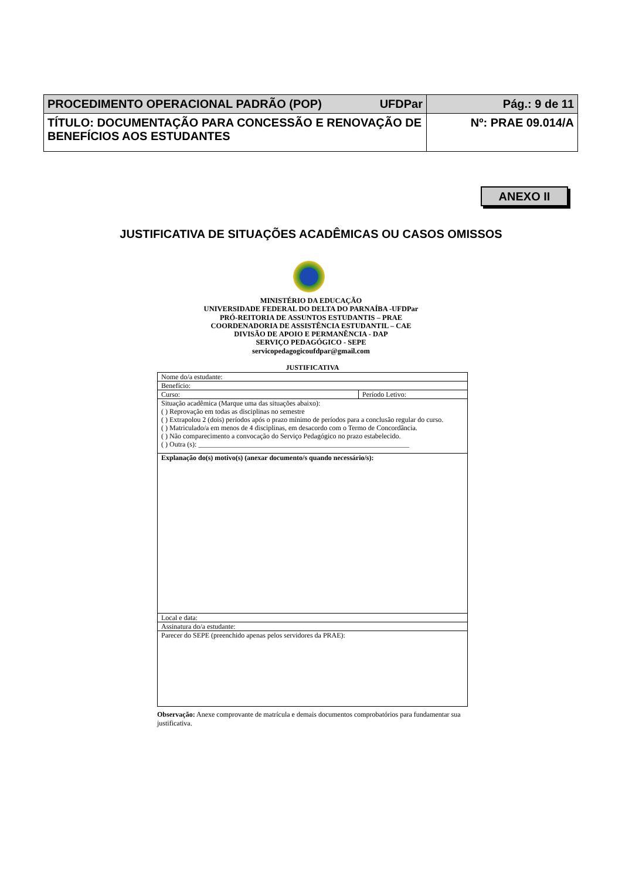| PROCEDIMENTO OPERACIONAL PADRÃO (POP) UFDPar | Pág.: 9 de 11 |
| TÍTULO: DOCUMENTAÇÃO PARA CONCESSÃO E RENOVAÇÃO DE BENEFÍCIOS AOS ESTUDANTES | Nº: PRAE 09.014/A |
ANEXO II
JUSTIFICATIVA DE SITUAÇÕES ACADÊMICAS OU CASOS OMISSOS
MINISTÉRIO DA EDUCAÇÃO
UNIVERSIDADE FEDERAL DO DELTA DO PARNAÍBA -UFDPar
PRÓ-REITORIA DE ASSUNTOS ESTUDANTIS – PRAE
COORDENADORIA DE ASSISTÊNCIA ESTUDANTIL – CAE
DIVISÃO DE APOIO E PERMANÊNCIA - DAP
SERVIÇO PEDAGÓGICO - SEPE
servicopedagogicoufdpar@gmail.com
JUSTIFICATIVA
| Nome do/a estudante: | |
| Benefício: | |
| Curso: | Período Letivo: |
| Situação acadêmica (Marque uma das situações abaixo): ( ) Reprovação em todas as disciplinas no semestre ( ) Extrapolou 2 (dois) períodos após o prazo mínimo de períodos para a conclusão regular do curso. ( ) Matriculado/a em menos de 4 disciplinas, em desacordo com o Termo de Concordância. ( ) Não comparecimento a convocação do Serviço Pedagógico no prazo estabelecido. ( ) Outra (s): ____________________________________________________________ | |
| Explanação do(s) motivo(s) (anexar documento/s quando necessário/s): | |
| Local e data: | |
| Assinatura do/a estudante: | |
| Parecer do SEPE (preenchido apenas pelos servidores da PRAE): | |
Observação: Anexe comprovante de matrícula e demais documentos comprobatórios para fundamentar sua justificativa.